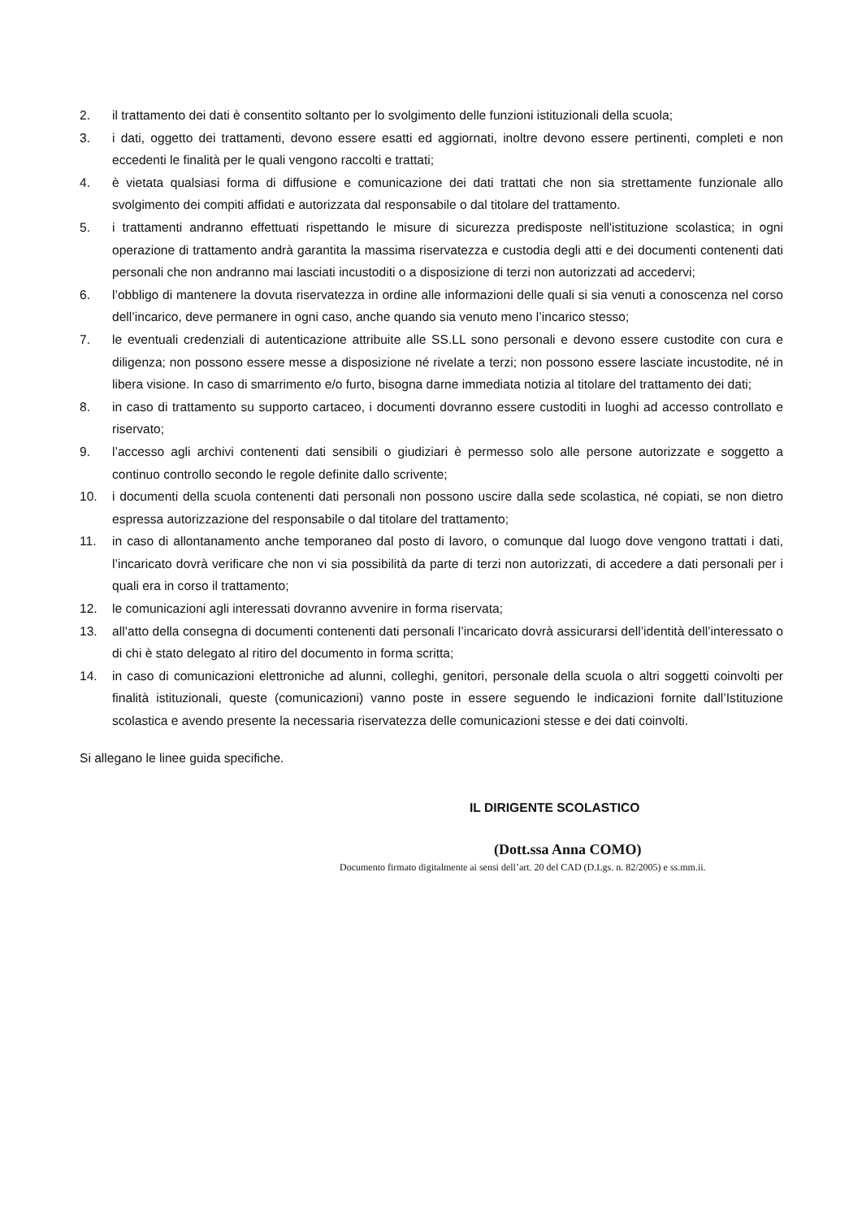2. il trattamento dei dati è consentito soltanto per lo svolgimento delle funzioni istituzionali della scuola;
3. i dati, oggetto dei trattamenti, devono essere esatti ed aggiornati, inoltre devono essere pertinenti, completi e non eccedenti le finalità per le quali vengono raccolti e trattati;
4. è vietata qualsiasi forma di diffusione e comunicazione dei dati trattati che non sia strettamente funzionale allo svolgimento dei compiti affidati e autorizzata dal responsabile o dal titolare del trattamento.
5. i trattamenti andranno effettuati rispettando le misure di sicurezza predisposte nell'istituzione scolastica; in ogni operazione di trattamento andrà garantita la massima riservatezza e custodia degli atti e dei documenti contenenti dati personali che non andranno mai lasciati incustoditi o a disposizione di terzi non autorizzati ad accedervi;
6. l’obbligo di mantenere la dovuta riservatezza in ordine alle informazioni delle quali si sia venuti a conoscenza nel corso dell’incarico, deve permanere in ogni caso, anche quando sia venuto meno l’incarico stesso;
7. le eventuali credenziali di autenticazione attribuite alle SS.LL sono personali e devono essere custodite con cura e diligenza; non possono essere messe a disposizione né rivelate a terzi; non possono essere lasciate incustodite, né in libera visione. In caso di smarrimento e/o furto, bisogna darne immediata notizia al titolare del trattamento dei dati;
8. in caso di trattamento su supporto cartaceo, i documenti dovranno essere custoditi in luoghi ad accesso controllato e riservato;
9. l’accesso agli archivi contenenti dati sensibili o giudiziari è permesso solo alle persone autorizzate e soggetto a continuo controllo secondo le regole definite dallo scrivente;
10. i documenti della scuola contenenti dati personali non possono uscire dalla sede scolastica, né copiati, se non dietro espressa autorizzazione del responsabile o dal titolare del trattamento;
11. in caso di allontanamento anche temporaneo dal posto di lavoro, o comunque dal luogo dove vengono trattati i dati, l’incaricato dovrà verificare che non vi sia possibilità da parte di terzi non autorizzati, di accedere a dati personali per i quali era in corso il trattamento;
12. le comunicazioni agli interessati dovranno avvenire in forma riservata;
13. all’atto della consegna di documenti contenenti dati personali l’incaricato dovrà assicurarsi dell’identità dell’interessato o di chi è stato delegato al ritiro del documento in forma scritta;
14. in caso di comunicazioni elettroniche ad alunni, colleghi, genitori, personale della scuola o altri soggetti coinvolti per finalità istituzionali, queste (comunicazioni) vanno poste in essere seguendo le indicazioni fornite dall’Istituzione scolastica e avendo presente la necessaria riservatezza delle comunicazioni stesse e dei dati coinvolti.
Si allegano le linee guida specifiche.
IL DIRIGENTE SCOLASTICO
(Dott.ssa Anna COMO)
Documento firmato digitalmente ai sensi dell’art. 20 del CAD (D.Lgs. n. 82/2005) e ss.mm.ii.